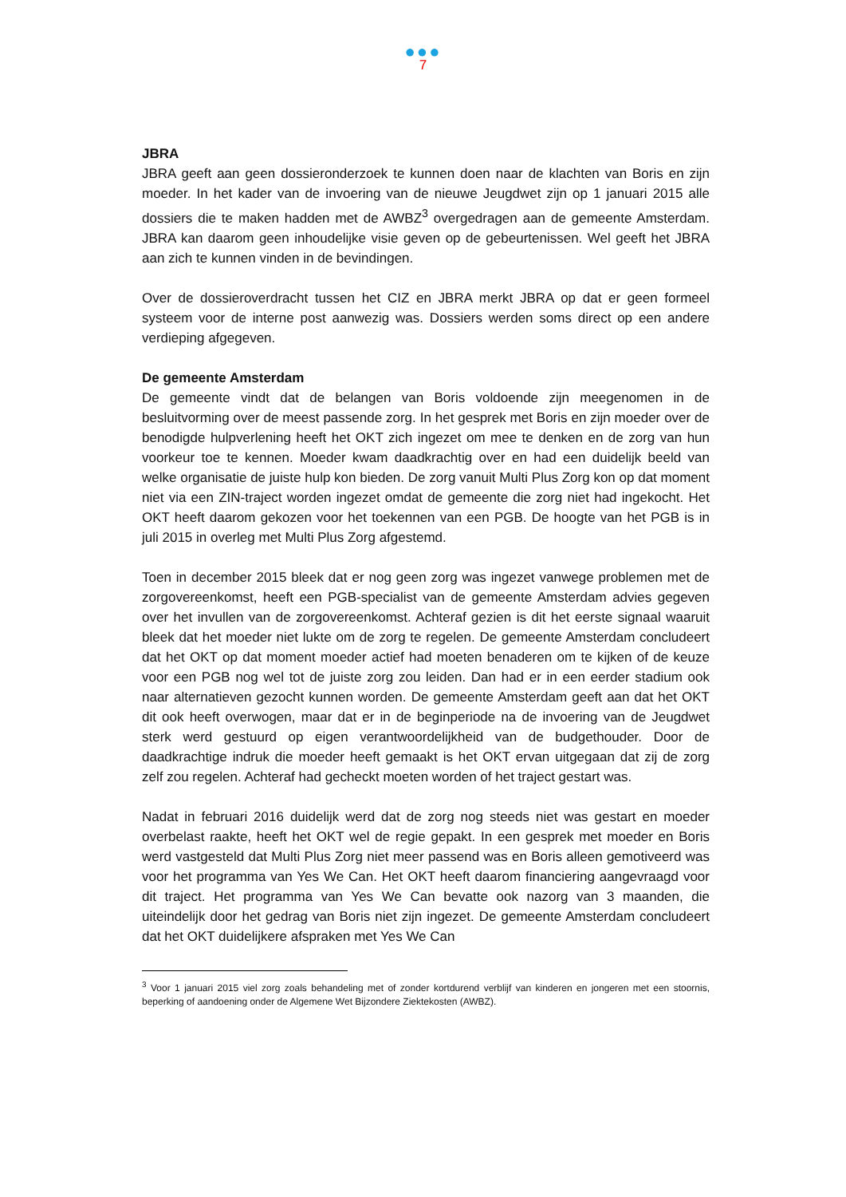●●●
7
JBRA
JBRA geeft aan geen dossieronderzoek te kunnen doen naar de klachten van Boris en zijn moeder. In het kader van de invoering van de nieuwe Jeugdwet zijn op 1 januari 2015 alle dossiers die te maken hadden met de AWBZ<sup>3</sup> overgedragen aan de gemeente Amsterdam. JBRA kan daarom geen inhoudelijke visie geven op de gebeurtenissen. Wel geeft het JBRA aan zich te kunnen vinden in de bevindingen.
Over de dossieroverdracht tussen het CIZ en JBRA merkt JBRA op dat er geen formeel systeem voor de interne post aanwezig was. Dossiers werden soms direct op een andere verdieping afgegeven.
De gemeente Amsterdam
De gemeente vindt dat de belangen van Boris voldoende zijn meegenomen in de besluitvorming over de meest passende zorg. In het gesprek met Boris en zijn moeder over de benodigde hulpverlening heeft het OKT zich ingezet om mee te denken en de zorg van hun voorkeur toe te kennen. Moeder kwam daadkrachtig over en had een duidelijk beeld van welke organisatie de juiste hulp kon bieden. De zorg vanuit Multi Plus Zorg kon op dat moment niet via een ZIN-traject worden ingezet omdat de gemeente die zorg niet had ingekocht. Het OKT heeft daarom gekozen voor het toekennen van een PGB. De hoogte van het PGB is in juli 2015 in overleg met Multi Plus Zorg afgestemd.
Toen in december 2015 bleek dat er nog geen zorg was ingezet vanwege problemen met de zorgovereenkomst, heeft een PGB-specialist van de gemeente Amsterdam advies gegeven over het invullen van de zorgovereenkomst. Achteraf gezien is dit het eerste signaal waaruit bleek dat het moeder niet lukte om de zorg te regelen. De gemeente Amsterdam concludeert dat het OKT op dat moment moeder actief had moeten benaderen om te kijken of de keuze voor een PGB nog wel tot de juiste zorg zou leiden. Dan had er in een eerder stadium ook naar alternatieven gezocht kunnen worden. De gemeente Amsterdam geeft aan dat het OKT dit ook heeft overwogen, maar dat er in de beginperiode na de invoering van de Jeugdwet sterk werd gestuurd op eigen verantwoordelijkheid van de budgethouder. Door de daadkrachtige indruk die moeder heeft gemaakt is het OKT ervan uitgegaan dat zij de zorg zelf zou regelen. Achteraf had gecheckt moeten worden of het traject gestart was.
Nadat in februari 2016 duidelijk werd dat de zorg nog steeds niet was gestart en moeder overbelast raakte, heeft het OKT wel de regie gepakt. In een gesprek met moeder en Boris werd vastgesteld dat Multi Plus Zorg niet meer passend was en Boris alleen gemotiveerd was voor het programma van Yes We Can. Het OKT heeft daarom financiering aangevraagd voor dit traject. Het programma van Yes We Can bevatte ook nazorg van 3 maanden, die uiteindelijk door het gedrag van Boris niet zijn ingezet. De gemeente Amsterdam concludeert dat het OKT duidelijkere afspraken met Yes We Can
<sup>3</sup> Voor 1 januari 2015 viel zorg zoals behandeling met of zonder kortdurend verblijf van kinderen en jongeren met een stoornis, beperking of aandoening onder de Algemene Wet Bijzondere Ziektekosten (AWBZ).